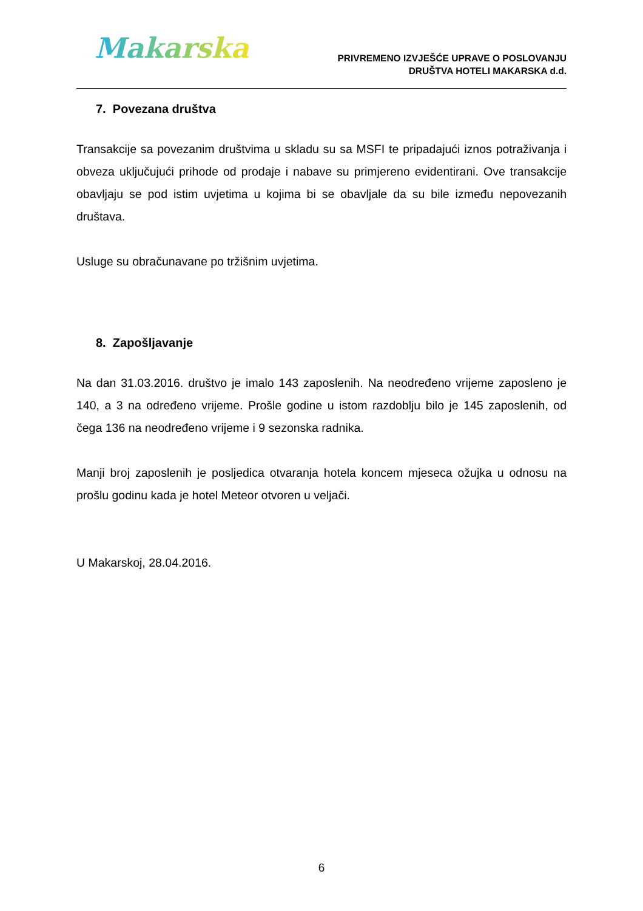Makarska
PRIVREMENO IZVJEŠĆE UPRAVE O POSLOVANJU
DRUŠTVA HOTELI MAKARSKA d.d.
7. Povezana društva
Transakcije sa povezanim društvima u skladu su sa MSFI te pripadajući iznos potraživanja i obveza uključujući prihode od prodaje i nabave su primjereno evidentirani. Ove transakcije obavljaju se pod istim uvjetima u kojima bi se obavljale da su bile između nepovezanih društava.
Usluge su obračunavane po tržišnim uvjetima.
8. Zapošljavanje
Na dan 31.03.2016. društvo je imalo 143 zaposlenih. Na neodređeno vrijeme zaposleno je 140, a 3 na određeno vrijeme. Prošle godine u istom razdoblju bilo je 145 zaposlenih, od čega 136 na neodređeno vrijeme i 9 sezonska radnika.
Manji broj zaposlenih je posljedica otvaranja hotela koncem mjeseca ožujka u odnosu na prošlu godinu kada je hotel Meteor otvoren u veljači.
U Makarskoj, 28.04.2016.
6